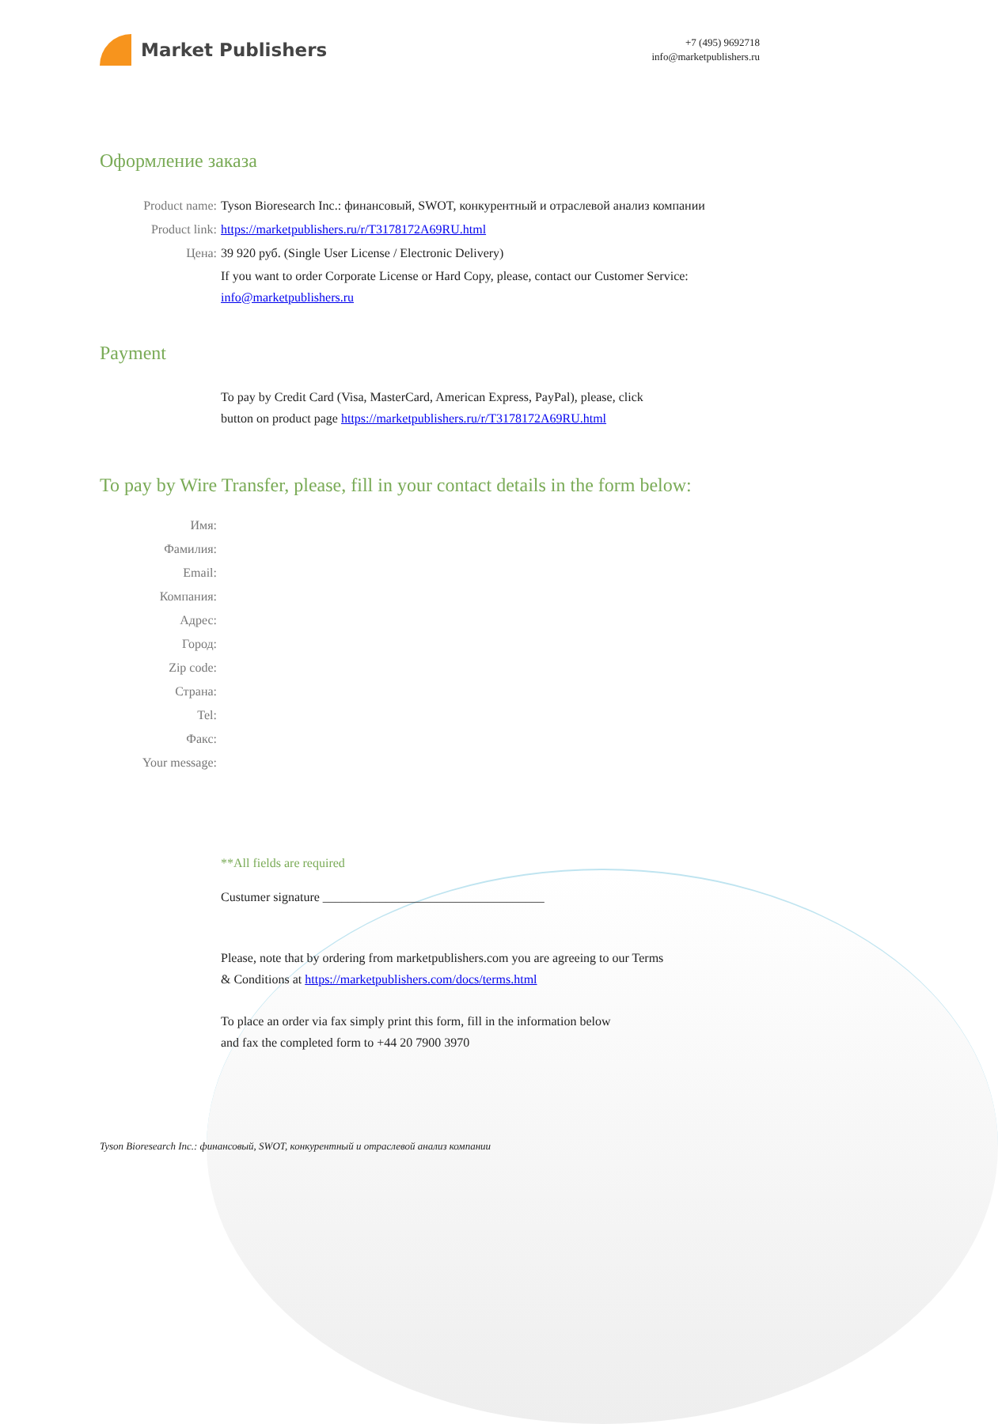Market Publishers
+7 (495) 9692718
info@marketpublishers.ru
Оформление заказа
Product name: Tyson Bioresearch Inc.: финансовый, SWOT, конкурентный и отраслевой анализ компании
Product link: https://marketpublishers.ru/r/T3178172A69RU.html
Цена: 39 920 руб. (Single User License / Electronic Delivery)
If you want to order Corporate License or Hard Copy, please, contact our Customer Service:
info@marketpublishers.ru
Payment
To pay by Credit Card (Visa, MasterCard, American Express, PayPal), please, click
button on product page https://marketpublishers.ru/r/T3178172A69RU.html
To pay by Wire Transfer, please, fill in your contact details in the form below:
Имя:
Фамилия:
Email:
Компания:
Адрес:
Город:
Zip code:
Страна:
Tel:
Факс:
Your message:
**All fields are required
Custumer signature ___________________________________
Please, note that by ordering from marketpublishers.com you are agreeing to our Terms
& Conditions at https://marketpublishers.com/docs/terms.html
To place an order via fax simply print this form, fill in the information below
and fax the completed form to +44 20 7900 3970
Tyson Bioresearch Inc.: финансовый, SWOT, конкурентный и отраслевой анализ компании